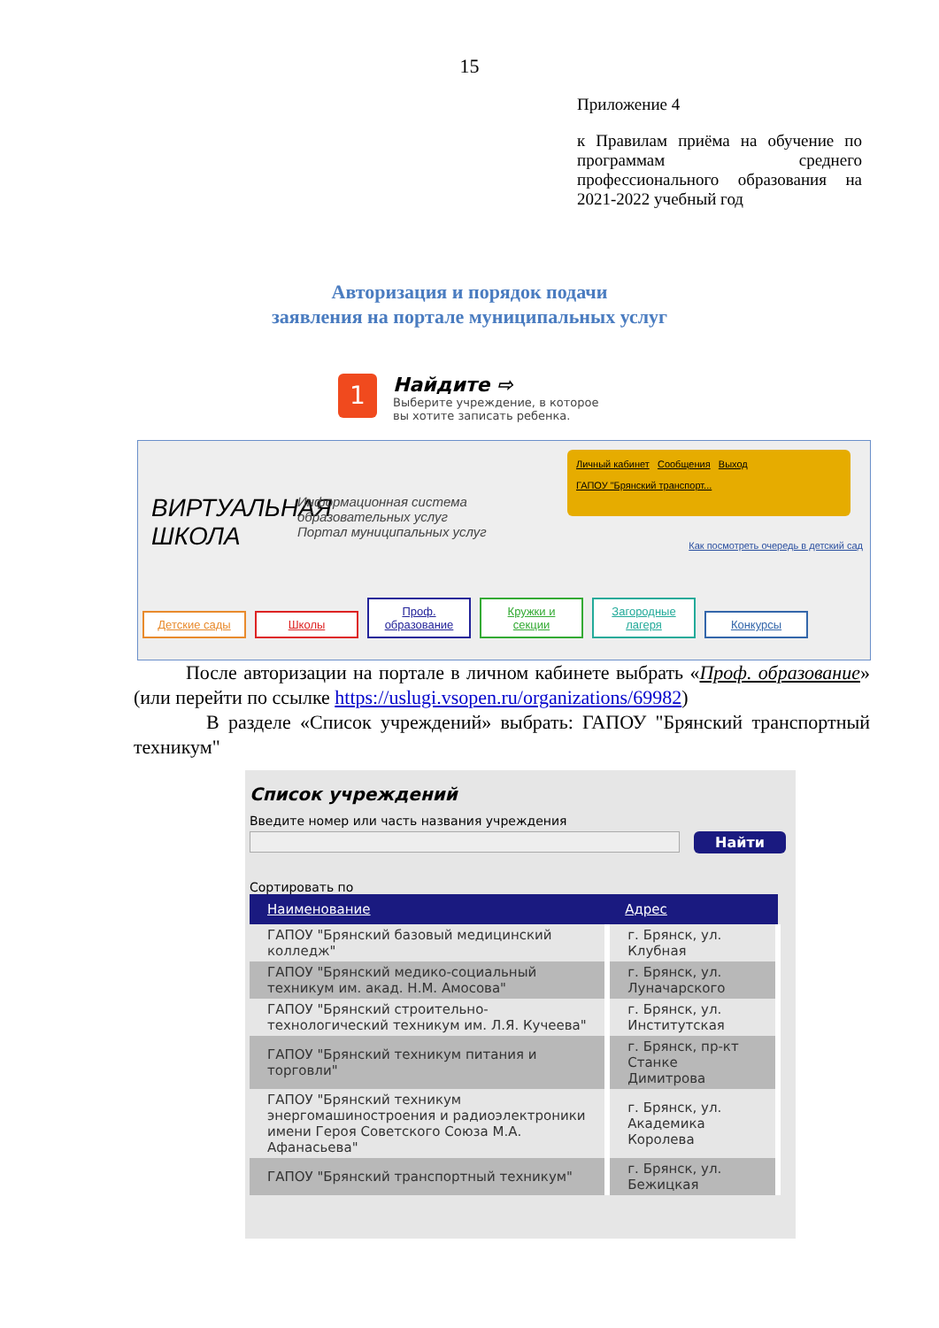15
Приложение 4
к Правилам приёма на обучение по программам среднего профессионального образования на 2021-2022 учебный год
Авторизация и порядок подачи
заявления на портале муниципальных услуг
1
Найдите ⇨
Выберите учреждение, в которое
вы хотите записать ребенка.
ВИРТУАЛЬНАЯ
ШКОЛА
Информационная система
образовательных услуг
Портал муниципальных услуг
Личный кабинет Сообщения Выход
ГАПОУ "Брянский транспорт...
Как посмотреть очередь в детский сад
Детские сады Школы Проф. образование Кружки и секции Загородные лагеря Конкурсы
После авторизации на портале в личном кабинете выбрать «Проф. образование» (или перейти по ссылке https://uslugi.vsopen.ru/organizations/69982)
В разделе «Список учреждений» выбрать: ГАПОУ "Брянский транспортный техникум"
Список учреждений
Введите номер или часть названия учреждения
Найти
Сортировать по
| Наименование | Адрес |
| --- | --- |
| ГАПОУ "Брянский базовый медицинский колледж" | г. Брянск, ул. Клубная |
| ГАПОУ "Брянский медико-социальный техникум им. акад. Н.М. Амосова" | г. Брянск, ул. Луначарского |
| ГАПОУ "Брянский строительно-технологический техникум им. Л.Я. Кучеева" | г. Брянск, ул. Институтская |
| ГАПОУ "Брянский техникум питания и торговли" | г. Брянск, пр-кт Станке Димитрова |
| ГАПОУ "Брянский техникум энергомашиностроения и радиоэлектроники имени Героя Советского Союза М.А. Афанасьева" | г. Брянск, ул. Академика Королева |
| ГАПОУ "Брянский транспортный техникум" | г. Брянск, ул. Бежицкая |